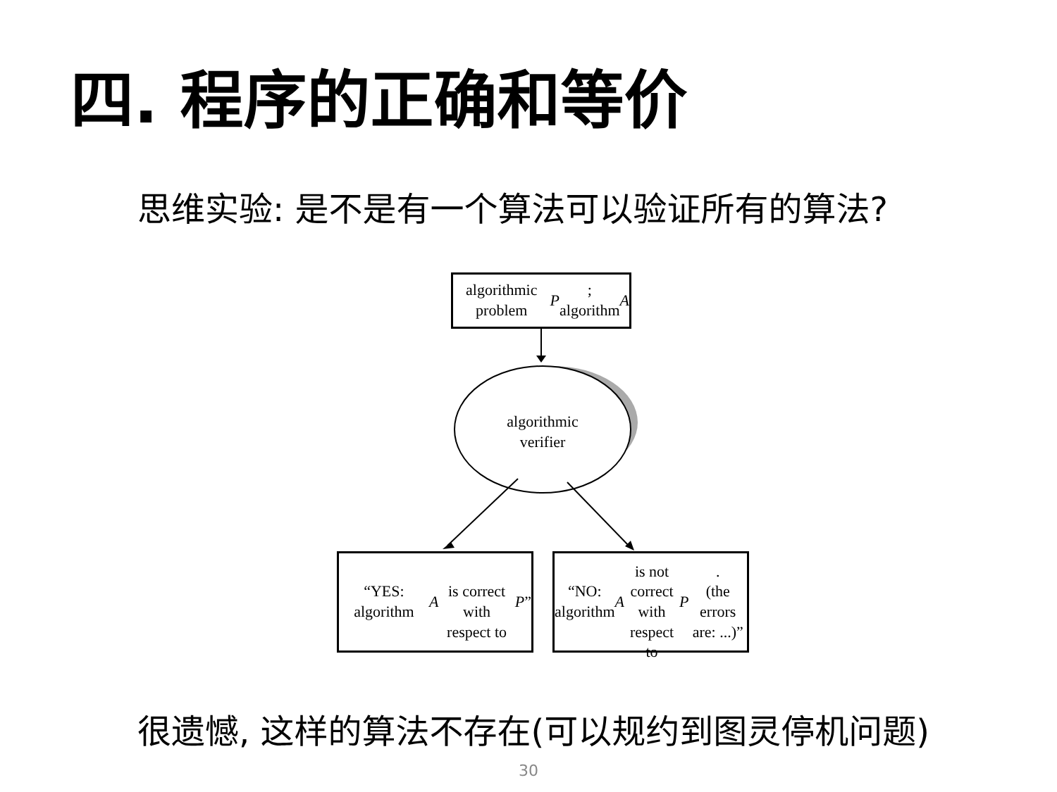四. 程序的正确和等价
思维实验: 是不是有一个算法可以验证所有的算法?
algorithmic problem P;
algorithm A
algorithmic
verifier
“YES: algorithm A
is correct with
respect to P”
“NO: algorithm A
is not correct with
respect to P.
(the errors are: ...)”
很遗憾, 这样的算法不存在(可以规约到图灵停机问题)
30